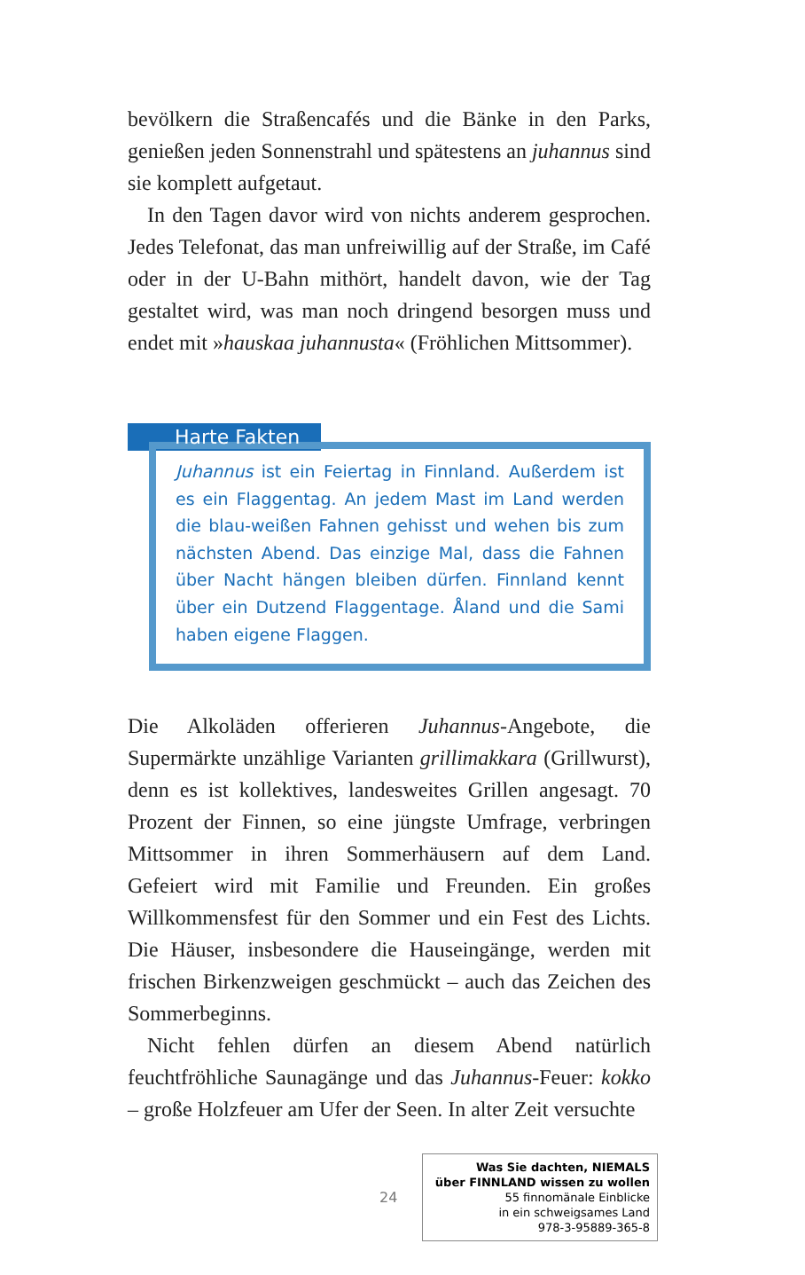bevölkern die Straßencafés und die Bänke in den Parks, genießen jeden Sonnenstrahl und spätestens an juhannus sind sie komplett aufgetaut.
In den Tagen davor wird von nichts anderem gesprochen. Jedes Telefonat, das man unfreiwillig auf der Straße, im Café oder in der U-Bahn mithört, handelt davon, wie der Tag gestaltet wird, was man noch dringend besorgen muss und endet mit »hauskaa juhannusta« (Fröhlichen Mittsommer).
Harte Fakten
Juhannus ist ein Feiertag in Finnland. Außerdem ist es ein Flaggentag. An jedem Mast im Land werden die blau-weißen Fahnen gehisst und wehen bis zum nächsten Abend. Das einzige Mal, dass die Fahnen über Nacht hängen bleiben dürfen. Finnland kennt über ein Dutzend Flaggentage. Åland und die Sami haben eigene Flaggen.
Die Alkoläden offerieren Juhannus-Angebote, die Supermärkte unzählige Varianten grillimakkara (Grillwurst), denn es ist kollektives, landesweites Grillen angesagt. 70 Prozent der Finnen, so eine jüngste Umfrage, verbringen Mittsommer in ihren Sommerhäusern auf dem Land. Gefeiert wird mit Familie und Freunden. Ein großes Willkommensfest für den Sommer und ein Fest des Lichts. Die Häuser, insbesondere die Hauseingänge, werden mit frischen Birkenzweigen geschmückt – auch das Zeichen des Sommerbeginns.
Nicht fehlen dürfen an diesem Abend natürlich feuchtfröhliche Saunagänge und das Juhannus-Feuer: kokko – große Holzfeuer am Ufer der Seen. In alter Zeit versuchte
24
Was Sie dachten, NIEMALS
über FINNLAND wissen zu wollen
55 finnomänale Einblicke
in ein schweigsames Land
978-3-95889-365-8